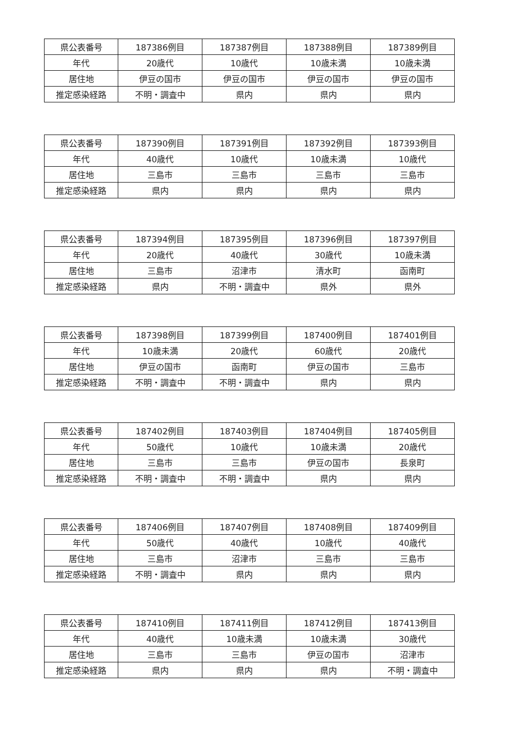| 県公表番号 | 187386例目 | 187387例目 | 187388例目 | 187389例目 |
| 年代 | 20歳代 | 10歳代 | 10歳未満 | 10歳未満 |
| 居住地 | 伊豆の国市 | 伊豆の国市 | 伊豆の国市 | 伊豆の国市 |
| 推定感染経路 | 不明・調査中 | 県内 | 県内 | 県内 |
| 県公表番号 | 187390例目 | 187391例目 | 187392例目 | 187393例目 |
| 年代 | 40歳代 | 10歳代 | 10歳未満 | 10歳代 |
| 居住地 | 三島市 | 三島市 | 三島市 | 三島市 |
| 推定感染経路 | 県内 | 県内 | 県内 | 県内 |
| 県公表番号 | 187394例目 | 187395例目 | 187396例目 | 187397例目 |
| 年代 | 20歳代 | 40歳代 | 30歳代 | 10歳未満 |
| 居住地 | 三島市 | 沼津市 | 清水町 | 函南町 |
| 推定感染経路 | 県内 | 不明・調査中 | 県外 | 県外 |
| 県公表番号 | 187398例目 | 187399例目 | 187400例目 | 187401例目 |
| 年代 | 10歳未満 | 20歳代 | 60歳代 | 20歳代 |
| 居住地 | 伊豆の国市 | 函南町 | 伊豆の国市 | 三島市 |
| 推定感染経路 | 不明・調査中 | 不明・調査中 | 県内 | 県内 |
| 県公表番号 | 187402例目 | 187403例目 | 187404例目 | 187405例目 |
| 年代 | 50歳代 | 10歳代 | 10歳未満 | 20歳代 |
| 居住地 | 三島市 | 三島市 | 伊豆の国市 | 長泉町 |
| 推定感染経路 | 不明・調査中 | 不明・調査中 | 県内 | 県内 |
| 県公表番号 | 187406例目 | 187407例目 | 187408例目 | 187409例目 |
| 年代 | 50歳代 | 40歳代 | 10歳代 | 40歳代 |
| 居住地 | 三島市 | 沼津市 | 三島市 | 三島市 |
| 推定感染経路 | 不明・調査中 | 県内 | 県内 | 県内 |
| 県公表番号 | 187410例目 | 187411例目 | 187412例目 | 187413例目 |
| 年代 | 40歳代 | 10歳未満 | 10歳未満 | 30歳代 |
| 居住地 | 三島市 | 三島市 | 伊豆の国市 | 沼津市 |
| 推定感染経路 | 県内 | 県内 | 県内 | 不明・調査中 |